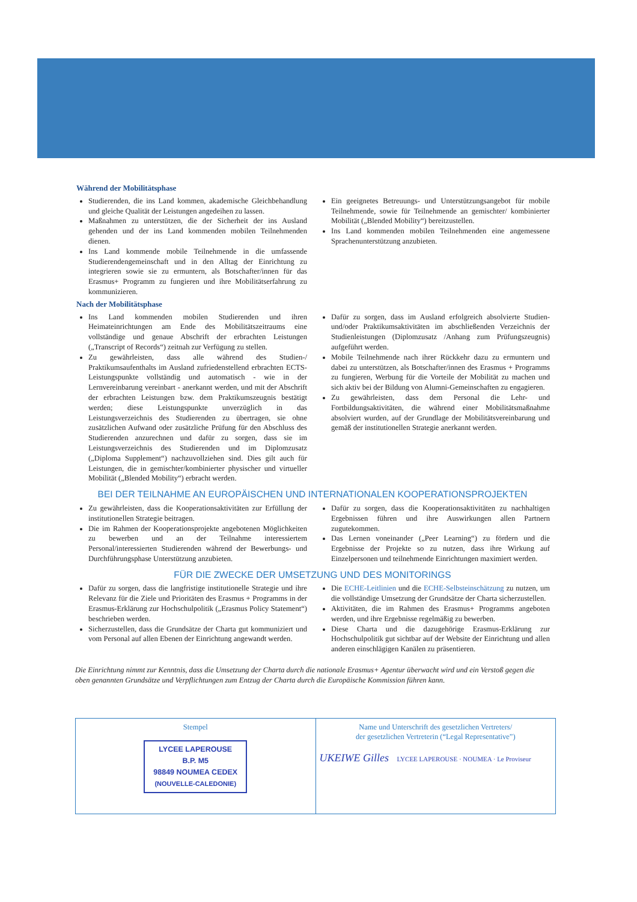Während der Mobilitätsphase
Studierenden, die ins Land kommen, akademische Gleichbehandlung und gleiche Qualität der Leistungen angedeihen zu lassen.
Maßnahmen zu unterstützen, die der Sicherheit der ins Ausland gehenden und der ins Land kommenden mobilen Teilnehmenden dienen.
Ins Land kommende mobile Teilnehmende in die umfassende Studierendengemeinschaft und in den Alltag der Einrichtung zu integrieren sowie sie zu ermuntern, als Botschafter/innen für das Erasmus+ Programm zu fungieren und ihre Mobilitätserfahrung zu kommunizieren.
Ein geeignetes Betreuungs- und Unterstützungsangebot für mobile Teilnehmende, sowie für Teilnehmende an gemischter/ kombinierter Mobilität („Blended Mobility“) bereitzustellen.
Ins Land kommenden mobilen Teilnehmenden eine angemessene Sprachenunterstützung anzubieten.
Nach der Mobilitätsphase
Ins Land kommenden mobilen Studierenden und ihren Heimateinrichtungen am Ende des Mobilitätszeitraums eine vollständige und genaue Abschrift der erbrachten Leistungen („Transcript of Records“) zeitnah zur Verfügung zu stellen.
Zu gewährleisten, dass alle während des Studien-/ Praktikumsaufenthalts im Ausland zufriedenstellend erbrachten ECTS-Leistungspunkte vollständig und automatisch - wie in der Lernvereinbarung vereinbart - anerkannt werden, und mit der Abschrift der erbrachten Leistungen bzw. dem Praktikumszeugnis bestätigt werden; diese Leistungspunkte unverzüglich in das Leistungsverzeichnis des Studierenden zu übertragen, sie ohne zusätzlichen Aufwand oder zusätzliche Prüfung für den Abschluss des Studierenden anzurechnen und dafür zu sorgen, dass sie im Leistungsverzeichnis des Studierenden und im Diplomzusatz („Diploma Supplement“) nachzuvollziehen sind. Dies gilt auch für Leistungen, die in gemischter/kombinierter physischer und virtueller Mobilität („Blended Mobility“) erbracht werden.
Dafür zu sorgen, dass im Ausland erfolgreich absolvierte Studien- und/oder Praktikumsaktivitäten im abschließenden Verzeichnis der Studienleistungen (Diplomzusatz /Anhang zum Prüfungszeugnis) aufgeführt werden.
Mobile Teilnehmende nach ihrer Rückkehr dazu zu ermuntern und dabei zu unterstützen, als Botschafter/innen des Erasmus + Programms zu fungieren, Werbung für die Vorteile der Mobilität zu machen und sich aktiv bei der Bildung von Alumni-Gemeinschaften zu engagieren.
Zu gewährleisten, dass dem Personal die Lehr- und Fortbildungsaktivitäten, die während einer Mobilitätsmaßnahme absolviert wurden, auf der Grundlage der Mobilitätsvereinbarung und gemäß der institutionellen Strategie anerkannt werden.
BEI DER TEILNAHME AN EUROPÄISCHEN UND INTERNATIONALEN KOOPERATIONSPROJEKTEN
Zu gewährleisten, dass die Kooperationsaktivitäten zur Erfüllung der institutionellen Strategie beitragen.
Die im Rahmen der Kooperationsprojekte angebotenen Möglichkeiten zu bewerben und an der Teilnahme interessiertem Personal/interessierten Studierenden während der Bewerbungs- und Durchführungsphase Unterstützung anzubieten.
Dafür zu sorgen, dass die Kooperationsaktivitäten zu nachhaltigen Ergebnissen führen und ihre Auswirkungen allen Partnern zugutekommen.
Das Lernen voneinander („Peer Learning“) zu fördern und die Ergebnisse der Projekte so zu nutzen, dass ihre Wirkung auf Einzelpersonen und teilnehmende Einrichtungen maximiert werden.
FÜR DIE ZWECKE DER UMSETZUNG UND DES MONITORINGS
Dafür zu sorgen, dass die langfristige institutionelle Strategie und ihre Relevanz für die Ziele und Prioritäten des Erasmus + Programms in der Erasmus-Erklärung zur Hochschulpolitik („Erasmus Policy Statement“) beschrieben werden.
Sicherzustellen, dass die Grundsätze der Charta gut kommuniziert und vom Personal auf allen Ebenen der Einrichtung angewandt werden.
Die ECHE-Leitlinien und die ECHE-Selbsteinschätzung zu nutzen, um die vollständige Umsetzung der Grundsätze der Charta sicherzustellen.
Aktivitäten, die im Rahmen des Erasmus+ Programms angeboten werden, und ihre Ergebnisse regelmäßig zu bewerben.
Diese Charta und die dazugehörige Erasmus-Erklärung zur Hochschulpolitik gut sichtbar auf der Website der Einrichtung und allen anderen einschlägigen Kanälen zu präsentieren.
Die Einrichtung nimmt zur Kenntnis, dass die Umsetzung der Charta durch die nationale Erasmus+ Agentur überwacht wird und ein Verstoß gegen die oben genannten Grundsätze und Verpflichtungen zum Entzug der Charta durch die Europäische Kommission führen kann.
Stempel
LYCEE LAPEROUSE
B.P. M5
98849 NOUMEA CEDEX
(NOUVELLE-CALEDONIE)
Name und Unterschrift des gesetzlichen Vertreters/
der gesetzlichen Vertreterin (“Legal Representative”)
UKEIWE Gilles LYCEE LAPEROUSE · NOUMEA · Le Proviseur